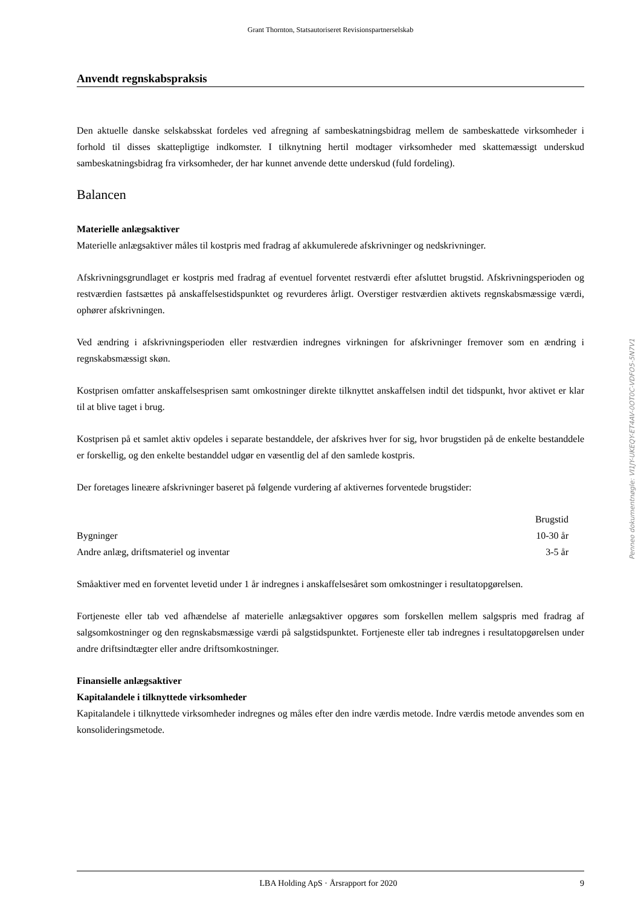Grant Thornton, Statsautoriseret Revisionspartnerselskab
Anvendt regnskabspraksis
Den aktuelle danske selskabsskat fordeles ved afregning af sambeskatningsbidrag mellem de sambeskattede virksomheder i forhold til disses skattepligtige indkomster. I tilknytning hertil modtager virksomheder med skattemæssigt underskud sambeskatningsbidrag fra virksomheder, der har kunnet anvende dette underskud (fuld fordeling).
Balancen
Materielle anlægsaktiver
Materielle anlægsaktiver måles til kostpris med fradrag af akkumulerede afskrivninger og nedskrivninger.
Afskrivningsgrundlaget er kostpris med fradrag af eventuel forventet restværdi efter afsluttet brugstid. Afskrivningsperioden og restværdien fastsættes på anskaffelsestidspunktet og revurderes årligt. Overstiger restværdien aktivets regnskabsmæssige værdi, ophører afskrivningen.
Ved ændring i afskrivningsperioden eller restværdien indregnes virkningen for afskrivninger fremover som en ændring i regnskabsmæssigt skøn.
Kostprisen omfatter anskaffelsesprisen samt omkostninger direkte tilknyttet anskaffelsen indtil det tidspunkt, hvor aktivet er klar til at blive taget i brug.
Kostprisen på et samlet aktiv opdeles i separate bestanddele, der afskrives hver for sig, hvor brugstiden på de enkelte bestanddele er forskellig, og den enkelte bestanddel udgør en væsentlig del af den samlede kostpris.
Der foretages lineære afskrivninger baseret på følgende vurdering af aktivernes forventede brugstider:
| | Brugstid |
| --- | --- |
| Bygninger | 10-30 år |
| Andre anlæg, driftsmateriel og inventar | 3-5 år |
Småaktiver med en forventet levetid under 1 år indregnes i anskaffelsesåret som omkostninger i resultatopgørelsen.
Fortjeneste eller tab ved afhændelse af materielle anlægsaktiver opgøres som forskellen mellem salgspris med fradrag af salgsomkostninger og den regnskabsmæssige værdi på salgstidspunktet. Fortjeneste eller tab indregnes i resultatopgørelsen under andre driftsindtægter eller andre driftsomkostninger.
Finansielle anlægsaktiver
Kapitalandele i tilknyttede virksomheder
Kapitalandele i tilknyttede virksomheder indregnes og måles efter den indre værdis metode. Indre værdis metode anvendes som en konsolideringsmetode.
Penneo dokumentnøgle: VI1JY-UKEQY-ET4AV-0OT0C-VDFO5-5N7V1
LBA Holding ApS · Årsrapport for 2020 9